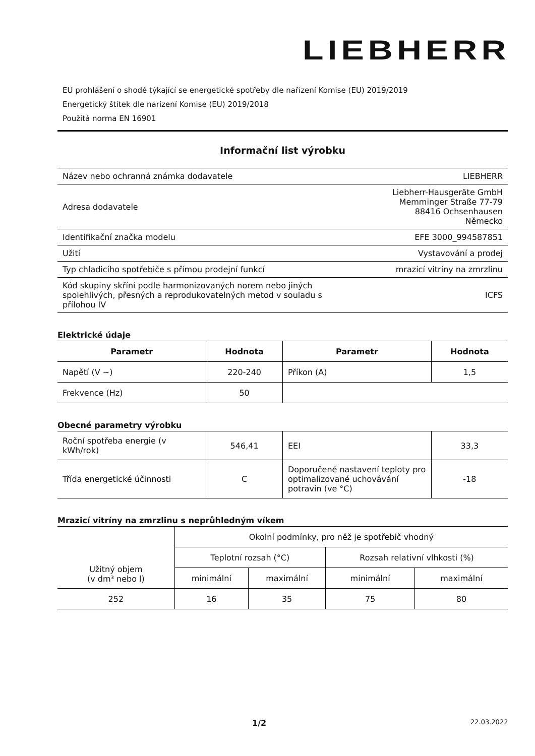LIEBHERR
EU prohlášení o shodě týkající se energetické spotřeby dle nařízení Komise (EU) 2019/2019
Energetický štítek dle narízení Komise (EU) 2019/2018
Použitá norma EN 16901
Informační list výrobku
| Název nebo ochranná známka dodavatele | LIEBHERR |
| Adresa dodavatele | Liebherr-Hausgeräte GmbH Memminger Straße 77-79 88416 Ochsenhausen Německo |
| Identifikační značka modelu | EFE 3000_994587851 |
| Užití | Vystavování a prodej |
| Typ chladicího spotřebiče s přímou prodejní funkcí | mrazicí vitríny na zmrzlinu |
| Kód skupiny skříní podle harmonizovaných norem nebo jiných spolehlivých, přesných a reprodukovatelných metod v souladu s přílohou IV | ICFS |
Elektrické údaje
| Parametr | Hodnota | Parametr | Hodnota |
| --- | --- | --- | --- |
| Napětí (V ~) | 220-240 | Příkon (A) | 1,5 |
| Frekvence (Hz) | 50 | | |
Obecné parametry výrobku
| Roční spotřeba energie (v kWh/rok) | 546,41 | EEI | 33,3 |
| Třída energetické účinnosti | C | Doporučené nastavení teploty pro optimalizované uchovávání potravin (ve °C) | -18 |
Mrazicí vitríny na zmrzlinu s neprůhledným víkem
| Užitný objem (v dm³ nebo l) | Okolní podmínky, pro něž je spotřebič vhodný | | | |
| | Teplotní rozsah (°C) | | Rozsah relativní vlhkosti (%) | |
| | minimální | maximální | minimální | maximální |
| 252 | 16 | 35 | 75 | 80 |
1/2 22.03.2022